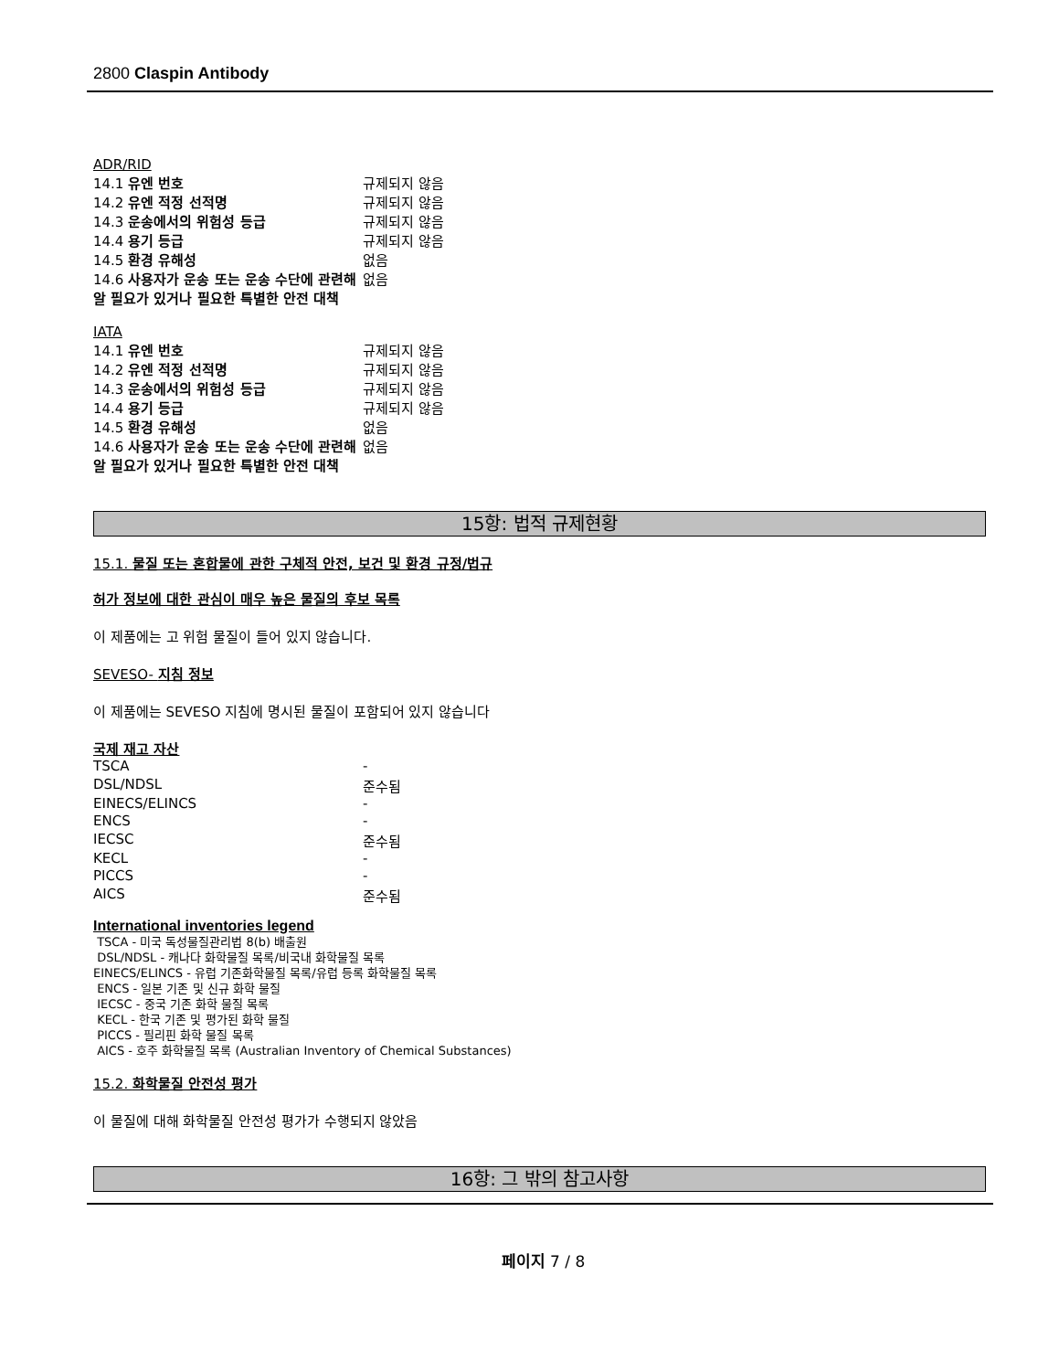2800 Claspin Antibody
ADR/RID
| 14.1 유엔 번호 | 규제되지 않음 |
| 14.2 유엔 적정 선적명 | 규제되지 않음 |
| 14.3 운송에서의 위험성 등급 | 규제되지 않음 |
| 14.4 용기 등급 | 규제되지 않음 |
| 14.5 환경 유해성 | 없음 |
| 14.6 사용자가 운송 또는 운송 수단에 관련해 알 필요가 있거나 필요한 특별한 안전 대책 | 없음 |
IATA
| 14.1 유엔 번호 | 규제되지 않음 |
| 14.2 유엔 적정 선적명 | 규제되지 않음 |
| 14.3 운송에서의 위험성 등급 | 규제되지 않음 |
| 14.4 용기 등급 | 규제되지 않음 |
| 14.5 환경 유해성 | 없음 |
| 14.6 사용자가 운송 또는 운송 수단에 관련해 알 필요가 있거나 필요한 특별한 안전 대책 | 없음 |
15항: 법적 규제현황
15.1. 물질 또는 혼합물에 관한 구체적 안전, 보건 및 환경 규정/법규
허가 정보에 대한 관심이 매우 높은 물질의 후보 목록
이 제품에는 고 위험 물질이 들어 있지 않습니다.
SEVESO- 지침 정보
이 제품에는 SEVESO 지침에 명시된 물질이 포함되어 있지 않습니다
국제 재고 자산
| TSCA | - |
| DSL/NDSL | 준수됨 |
| EINECS/ELINCS | - |
| ENCS | - |
| IECSC | 준수됨 |
| KECL | - |
| PICCS | - |
| AICS | 준수됨 |
International inventories legend
TSCA - 미국 독성물질관리법 8(b) 배출원
DSL/NDSL - 캐나다 화학물질 목록/비국내 화학물질 목록
EINECS/ELINCS - 유럽 기존화학물질 목록/유럽 등록 화학물질 목록
ENCS - 일본 기존 및 신규 화학 물질
IECSC - 중국 기존 화학 물질 목록
KECL - 한국 기존 및 평가된 화학 물질
PICCS - 필리핀 화학 물질 목록
AICS - 호주 화학물질 목록 (Australian Inventory of Chemical Substances)
15.2. 화학물질 안전성 평가
이 물질에 대해 화학물질 안전성 평가가 수행되지 않았음
16항: 그 밖의 참고사항
페이지 7 / 8